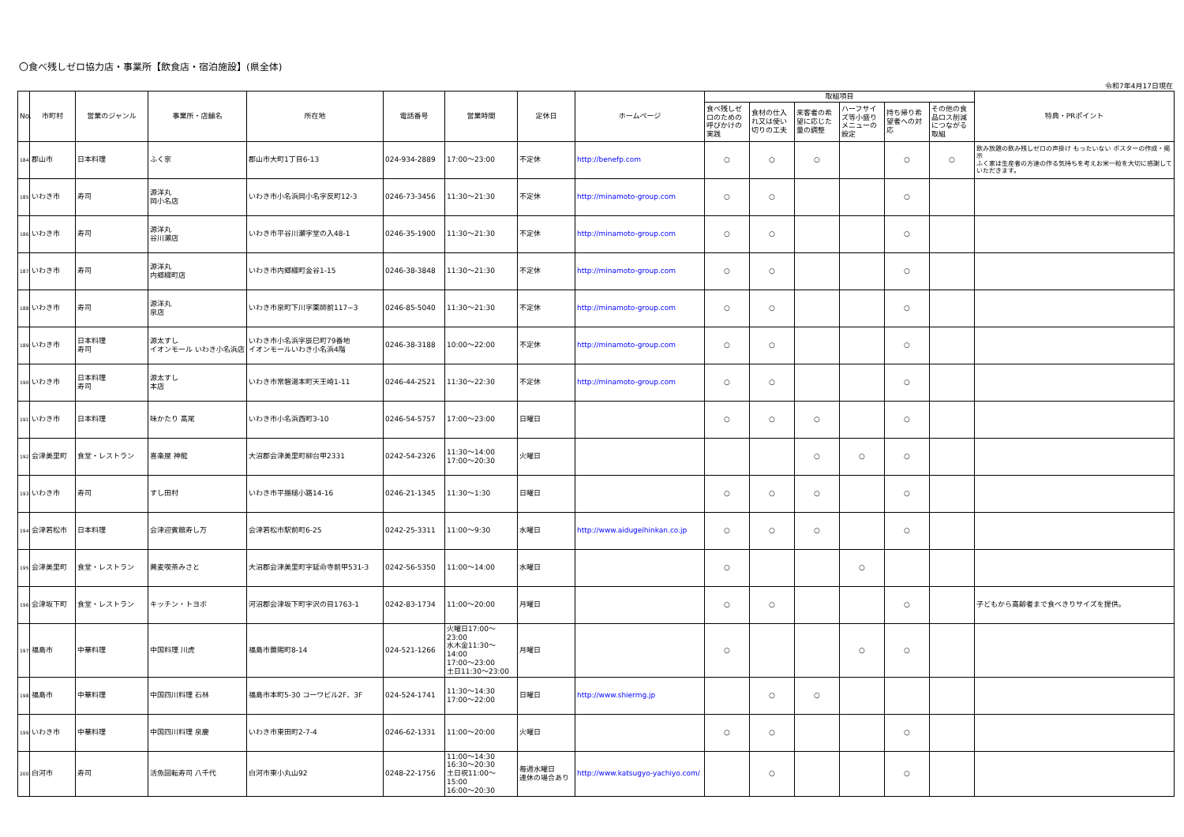〇食べ残しゼロ協力店・事業所【飲食店・宿泊施設】(県全体)
令和7年4月17日現在
| No. | 市町村 | 営業のジャンル | 事業所・店舗名 | 所在地 | 電話番号 | 営業時間 | 定休日 | ホームページ | 取組項目 | | | | | | 特典・PRポイント |
| --- | --- | --- | --- | --- | --- | --- | --- | --- | --- | --- | --- | --- | --- | --- | --- |
| | | | | | | | | | 食べ残しゼロのための呼びかけの実践 | 食材の仕入れ又は使い切りの工夫 | 来客者の希望に応じた量の調整 | ハーフサイズ等小盛りメニューの設定 | 持ち帰り希望者への対応 | その他の食品ロス削減につながる取組 | |
| 184 | 郡山市 | 日本料理 | ふく家 | 郡山市大町1丁目6-13 | 024-934-2889 | 17:00～23:00 | 不定休 | http://benefp.com | ○ | ○ | ○ | | ○ | ○ | 飲み放題の飲み残しゼロの声掛け もったいない ポスターの作成・掲示 ふく家は生産者の方達の作る気持ちを考えお米一粒を大切に感謝していただきます。 |
| 185 | いわき市 | 寿司 | 源洋丸 岡小名店 | いわき市小名浜岡小名字反町12-3 | 0246-73-3456 | 11:30～21:30 | 不定休 | http://minamoto-group.com | ○ | ○ | | | ○ | | |
| 186 | いわき市 | 寿司 | 源洋丸 谷川瀬店 | いわき市平谷川瀬字堂の入48-1 | 0246-35-1900 | 11:30～21:30 | 不定休 | http://minamoto-group.com | ○ | ○ | | | ○ | | |
| 187 | いわき市 | 寿司 | 源洋丸 内郷綴町店 | いわき市内郷綴町金谷1-15 | 0246-38-3848 | 11:30～21:30 | 不定休 | http://minamoto-group.com | ○ | ○ | | | ○ | | |
| 188 | いわき市 | 寿司 | 源洋丸 泉店 | いわき市泉町下川字薬師前117−3 | 0246-85-5040 | 11:30～21:30 | 不定休 | http://minamoto-group.com | ○ | ○ | | | ○ | | |
| 189 | いわき市 | 日本料理 寿司 | 源太すし イオンモール いわき小名浜店 | いわき市小名浜字辰巳町79番地 イオンモールいわき小名浜4階 | 0246-38-3188 | 10:00～22:00 | 不定休 | http://minamoto-group.com | ○ | ○ | | | ○ | | |
| 190 | いわき市 | 日本料理 寿司 | 源太すし 本店 | いわき市常磐湯本町天王崎1-11 | 0246-44-2521 | 11:30～22:30 | 不定休 | http://minamoto-group.com | ○ | ○ | | | ○ | | |
| 191 | いわき市 | 日本料理 | 味かたり 髙尾 | いわき市小名浜西町3-10 | 0246-54-5757 | 17:00～23:00 | 日曜日 | | ○ | ○ | ○ | | ○ | | |
| 192 | 会津美里町 | 食堂・レストラン | 喜楽屋 神龍 | 大沼郡会津美里町柳台甲2331 | 0242-54-2326 | 11:30～14:00 17:00～20:30 | 火曜日 | | | | ○ | ○ | ○ | | |
| 193 | いわき市 | 寿司 | すし田村 | いわき市平揺槌小路14-16 | 0246-21-1345 | 11:30～1:30 | 日曜日 | | ○ | ○ | ○ | | ○ | | |
| 194 | 会津若松市 | 日本料理 | 会津迎賓館寿し万 | 会津若松市駅前町6-25 | 0242-25-3311 | 11:00～9:30 | 水曜日 | http://www.aidugeihinkan.co.jp | ○ | ○ | ○ | | ○ | | |
| 195 | 会津美里町 | 食堂・レストラン | 蕎麦喫茶みさと | 大沼郡会津美里町字延命寺前甲531-3 | 0242-56-5350 | 11:00～14:00 | 水曜日 | | ○ | | | ○ | | | |
| 196 | 会津坂下町 | 食堂・レストラン | キッチン・トヨボ | 河沼郡会津坂下町字沢の目1763-1 | 0242-83-1734 | 11:00～20:00 | 月曜日 | | ○ | ○ | | | ○ | | 子どもから高齢者まで食べきりサイズを提供。 |
| 197 | 福島市 | 中華料理 | 中国料理 川虎 | 福島市置賜町8-14 | 024-521-1266 | 火曜日17:00～23:00 水木金11:30～14:00 17:00～23:00 土日11:30～23:00 | 月曜日 | | ○ | | | ○ | ○ | | |
| 198 | 福島市 | 中華料理 | 中国四川料理 石林 | 福島市本町5-30 コーワビル2F、3F | 024-524-1741 | 11:30～14:30 17:00～22:00 | 日曜日 | http://www.shiermg.jp | | ○ | ○ | | | | |
| 199 | いわき市 | 中華料理 | 中国四川料理 泉慶 | いわき市東田町2-7-4 | 0246-62-1331 | 11:00～20:00 | 火曜日 | | ○ | ○ | | | ○ | | |
| 200 | 白河市 | 寿司 | 活魚回転寿司 八千代 | 白河市東小丸山92 | 0248-22-1756 | 11:00～14:30 16:30～20:30 土日祝11:00～15:00 16:00～20:30 | 毎週水曜日 連休の場合あり | http://www.katsugyo-yachiyo.com/ | | ○ | | | ○ | | |